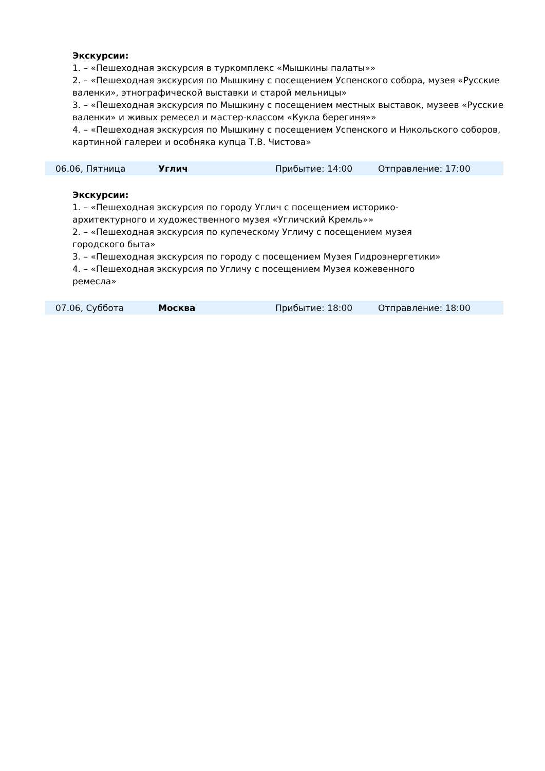Экскурсии:
1. – «Пешеходная экскурсия в туркомплекс «Мышкины палаты»»
2. – «Пешеходная экскурсия по Мышкину с посещением Успенского собора, музея «Русские валенки», этнографической выставки и старой мельницы»
3. – «Пешеходная экскурсия по Мышкину с посещением местных выставок, музеев «Русские валенки» и живых ремесел и мастер-классом «Кукла берегиня»»
4. – «Пешеходная экскурсия по Мышкину с посещением Успенского и Никольского соборов, картинной галереи и особняка купца Т.В. Чистова»
| 06.06, Пятница | Углич | Прибытие: 14:00 | Отправление: 17:00 |
Экскурсии:
1. – «Пешеходная экскурсия по городу Углич с посещением историко-
архитектурного и художественного музея «Угличский Кремль»»
2. – «Пешеходная экскурсия по купеческому Угличу с посещением музея
городского быта»
3. – «Пешеходная экскурсия по городу с посещением Музея Гидроэнергетики»
4. – «Пешеходная экскурсия по Угличу с посещением Музея кожевенного
ремесла»
| 07.06, Суббота | Москва | Прибытие: 18:00 | Отправление: 18:00 |